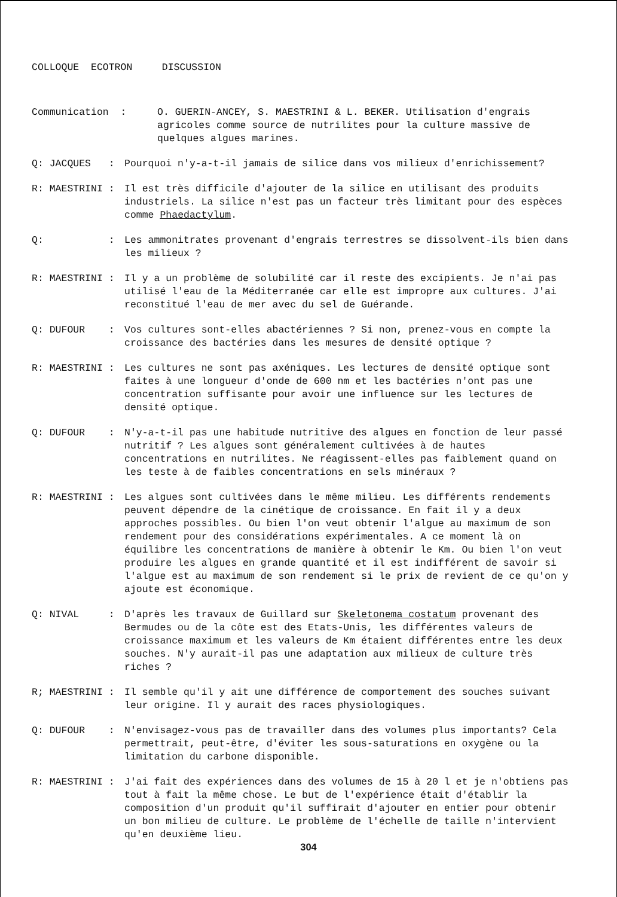COLLOQUE ECOTRON DISCUSSION
Communication :
O. GUERIN-ANCEY, S. MAESTRINI & L. BEKER. Utilisation d'engrais agricoles comme source de nutrilites pour la culture massive de quelques algues marines.
Q: JACQUES :
Pourquoi n'y-a-t-il jamais de silice dans vos milieux d'enrichissement?
R: MAESTRINI :
Il est très difficile d'ajouter de la silice en utilisant des produits industriels. La silice n'est pas un facteur très limitant pour des espèces comme Phaedactylum.
Q: :
Les ammonitrates provenant d'engrais terrestres se dissolvent-ils bien dans les milieux ?
R: MAESTRINI :
Il y a un problème de solubilité car il reste des excipients. Je n'ai pas utilisé l'eau de la Méditerranée car elle est impropre aux cultures. J'ai reconstitué l'eau de mer avec du sel de Guérande.
Q: DUFOUR :
Vos cultures sont-elles abactériennes ? Si non, prenez-vous en compte la croissance des bactéries dans les mesures de densité optique ?
R: MAESTRINI :
Les cultures ne sont pas axéniques. Les lectures de densité optique sont faites à une longueur d'onde de 600 nm et les bactéries n'ont pas une concentration suffisante pour avoir une influence sur les lectures de densité optique.
Q: DUFOUR :
N'y-a-t-il pas une habitude nutritive des algues en fonction de leur passé nutritif ? Les algues sont généralement cultivées à de hautes concentrations en nutrilites. Ne réagissent-elles pas faiblement quand on les teste à de faibles concentrations en sels minéraux ?
R: MAESTRINI :
Les algues sont cultivées dans le même milieu. Les différents rendements peuvent dépendre de la cinétique de croissance. En fait il y a deux approches possibles. Ou bien l'on veut obtenir l'algue au maximum de son rendement pour des considérations expérimentales. A ce moment là on équilibre les concentrations de manière à obtenir le Km. Ou bien l'on veut produire les algues en grande quantité et il est indifférent de savoir si l'algue est au maximum de son rendement si le prix de revient de ce qu'on y ajoute est économique.
Q: NIVAL :
D'après les travaux de Guillard sur Skeletonema costatum provenant des Bermudes ou de la côte est des Etats-Unis, les différentes valeurs de croissance maximum et les valeurs de Km étaient différentes entre les deux souches. N'y aurait-il pas une adaptation aux milieux de culture très riches ?
R; MAESTRINI :
Il semble qu'il y ait une différence de comportement des souches suivant leur origine. Il y aurait des races physiologiques.
Q: DUFOUR :
N'envisagez-vous pas de travailler dans des volumes plus importants? Cela permettrait, peut-être, d'éviter les sous-saturations en oxygène ou la limitation du carbone disponible.
R: MAESTRINI :
J'ai fait des expériences dans des volumes de 15 à 20 l et je n'obtiens pas tout à fait la même chose. Le but de l'expérience était d'établir la composition d'un produit qu'il suffirait d'ajouter en entier pour obtenir un bon milieu de culture. Le problème de l'échelle de taille n'intervient qu'en deuxième lieu.
304